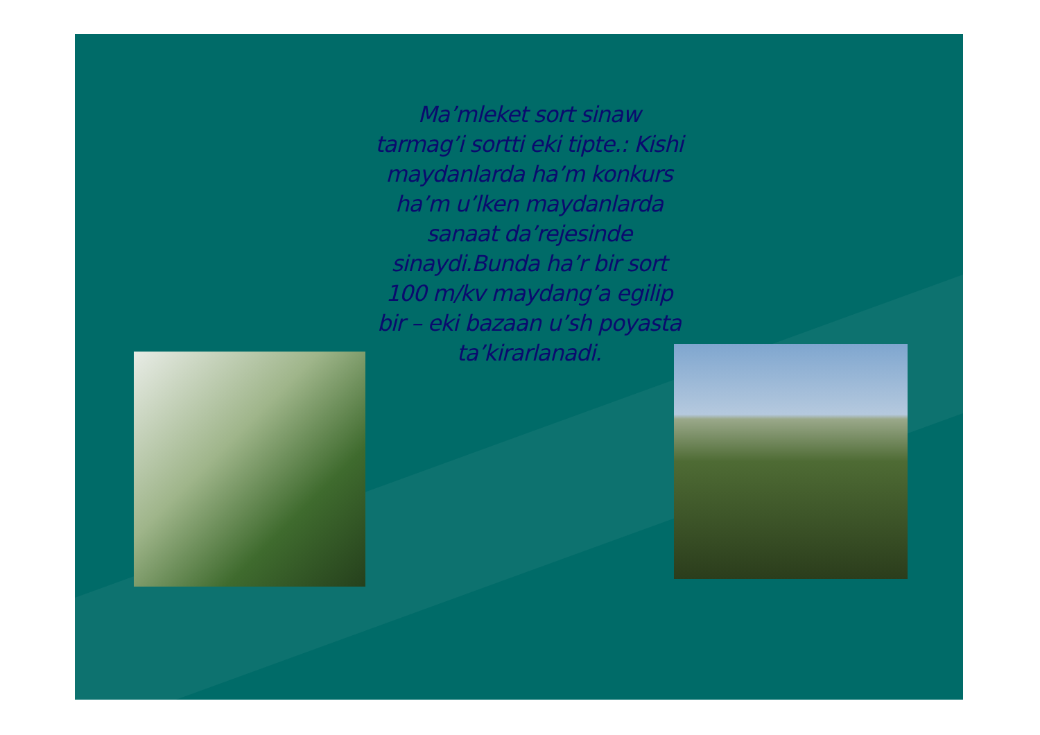Ma’mleket sort sinaw tarmag’i sortti eki tipte.: Kishi maydanlarda ha’m konkurs ha’m u’lken maydanlarda sanaat da’rejesinde sinaydi.Bunda ha’r bir sort 100 m/kv maydang’a egilip bir – eki bazaan u’sh poyasta ta’kirarlanadi.